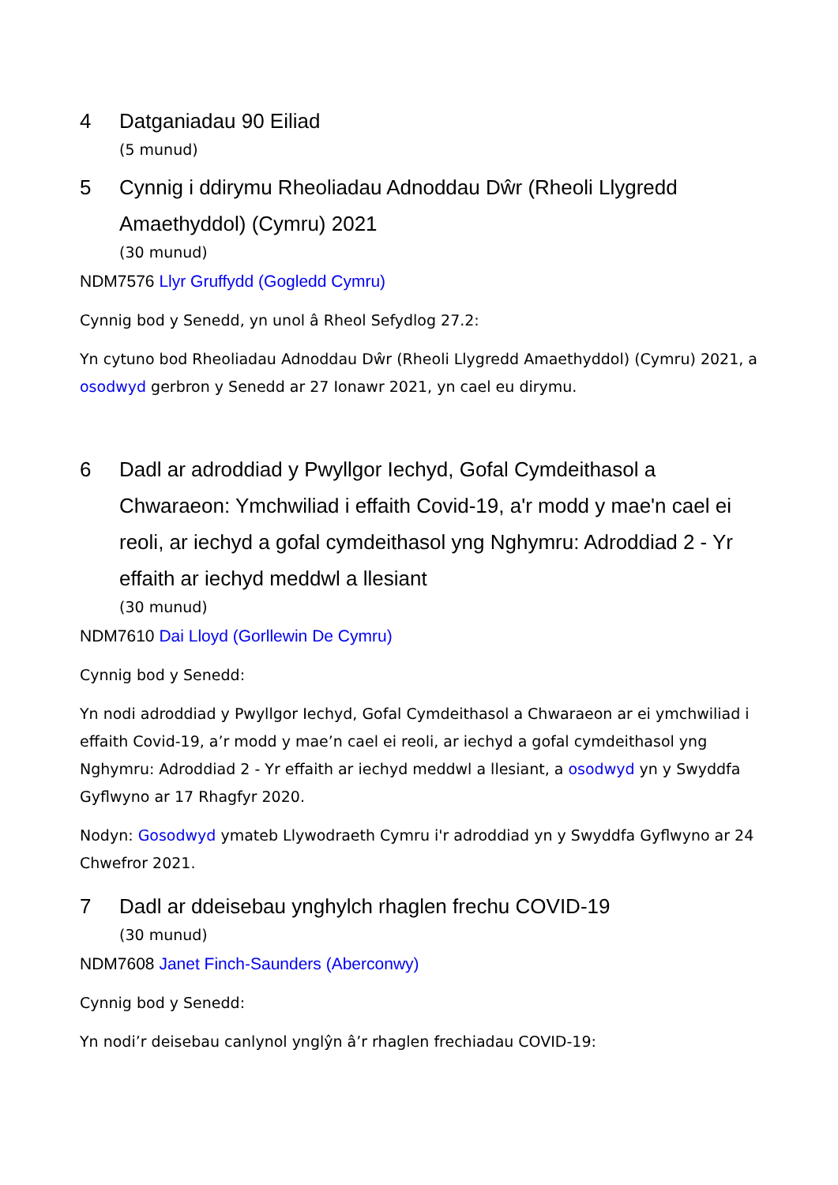4 Datganiadau 90 Eiliad
(5 munud)
5 Cynnig i ddirymu Rheoliadau Adnoddau Dŵr (Rheoli Llygredd Amaethyddol) (Cymru) 2021
(30 munud)
NDM7576 Llyr Gruffydd (Gogledd Cymru)
Cynnig bod y Senedd, yn unol â Rheol Sefydlog 27.2:
Yn cytuno bod Rheoliadau Adnoddau Dŵr (Rheoli Llygredd Amaethyddol) (Cymru) 2021, a osodwyd gerbron y Senedd ar 27 Ionawr 2021, yn cael eu dirymu.
6 Dadl ar adroddiad y Pwyllgor Iechyd, Gofal Cymdeithasol a Chwaraeon: Ymchwiliad i effaith Covid-19, a'r modd y mae'n cael ei reoli, ar iechyd a gofal cymdeithasol yng Nghymru: Adroddiad 2 - Yr effaith ar iechyd meddwl a llesiant
(30 munud)
NDM7610 Dai Lloyd (Gorllewin De Cymru)
Cynnig bod y Senedd:
Yn nodi adroddiad y Pwyllgor Iechyd, Gofal Cymdeithasol a Chwaraeon ar ei ymchwiliad i effaith Covid-19, a’r modd y mae’n cael ei reoli, ar iechyd a gofal cymdeithasol yng Nghymru: Adroddiad 2 - Yr effaith ar iechyd meddwl a llesiant, a osodwyd yn y Swyddfa Gyflwyno ar 17 Rhagfyr 2020.
Nodyn: Gosodwyd ymateb Llywodraeth Cymru i'r adroddiad yn y Swyddfa Gyflwyno ar 24 Chwefror 2021.
7 Dadl ar ddeisebau ynghylch rhaglen frechu COVID-19
(30 munud)
NDM7608 Janet Finch-Saunders (Aberconwy)
Cynnig bod y Senedd:
Yn nodi’r deisebau canlynol ynglŷn â’r rhaglen frechiadau COVID-19: